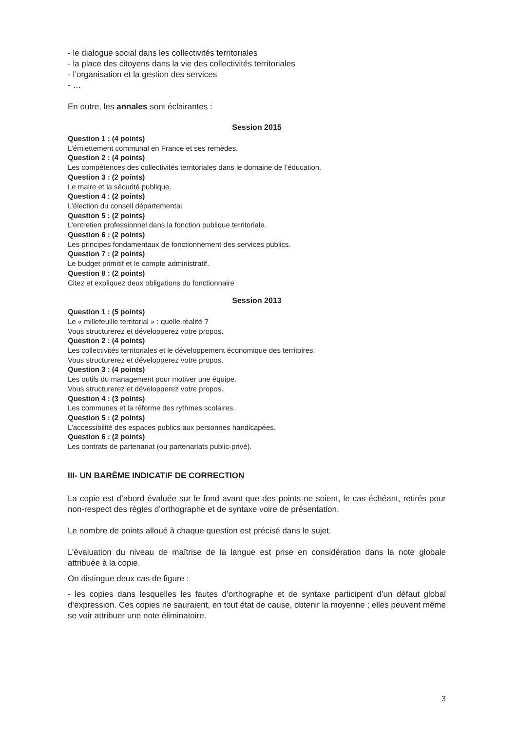- le dialogue social dans les collectivités territoriales
- la place des citoyens dans la vie des collectivités territoriales
- l’organisation et la gestion des services
- …
En outre, les annales sont éclairantes :
Session 2015
Question 1 : (4 points)
L’émiettement communal en France et ses remèdes.
Question 2 : (4 points)
Les compétences des collectivités territoriales dans le domaine de l’éducation.
Question 3 : (2 points)
Le maire et la sécurité publique.
Question 4 : (2 points)
L’élection du conseil départemental.
Question 5 : (2 points)
L’entretien professionnel dans la fonction publique territoriale.
Question 6 : (2 points)
Les principes fondamentaux de fonctionnement des services publics.
Question 7 : (2 points)
Le budget primitif et le compte administratif.
Question 8 : (2 points)
Citez et expliquez deux obligations du fonctionnaire
Session 2013
Question 1 : (5 points)
Le « millefeuille territorial » : quelle réalité ?
Vous structurerez et développerez votre propos.
Question 2 : (4 points)
Les collectivités territoriales et le développement économique des territoires.
Vous structurerez et développerez votre propos.
Question 3 : (4 points)
Les outils du management pour motiver une équipe.
Vous structurerez et développerez votre propos.
Question 4 : (3 points)
Les communes et la réforme des rythmes scolaires.
Question 5 : (2 points)
L’accessibilité des espaces publics aux personnes handicapées.
Question 6 : (2 points)
Les contrats de partenariat (ou partenariats public-privé).
III- UN BARÈME INDICATIF DE CORRECTION
La copie est d’abord évaluée sur le fond avant que des points ne soient, le cas échéant, retirés pour non-respect des règles d’orthographe et de syntaxe voire de présentation.
Le nombre de points alloué à chaque question est précisé dans le sujet.
L’évaluation du niveau de maîtrise de la langue est prise en considération dans la note globale attribuée à la copie.
On distingue deux cas de figure :
- les copies dans lesquelles les fautes d’orthographe et de syntaxe participent d’un défaut global d’expression. Ces copies ne sauraient, en tout état de cause, obtenir la moyenne ; elles peuvent même se voir attribuer une note éliminatoire.
3